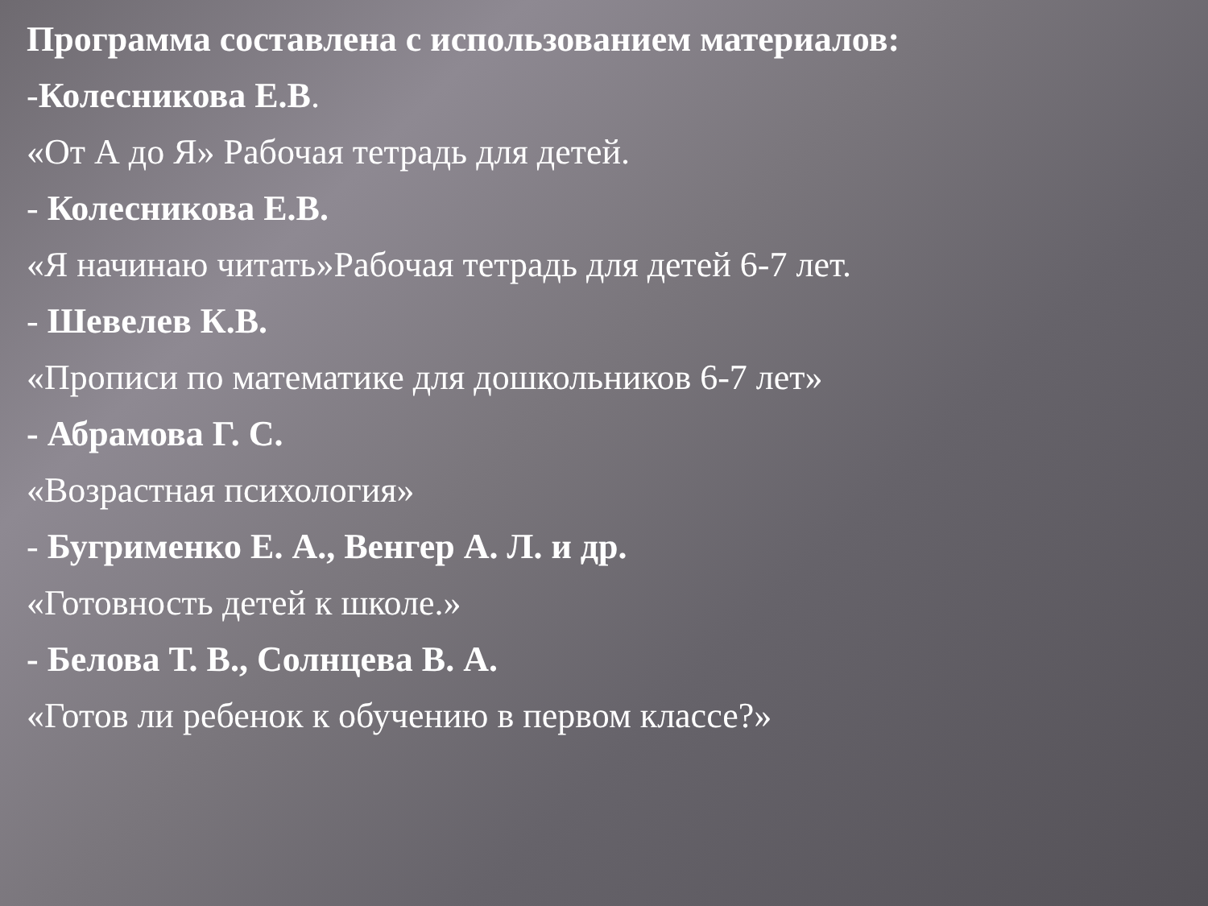Программа составлена с использованием материалов:
-Колесникова Е.В.
«От А до Я» Рабочая тетрадь для детей.
- Колесникова Е.В.
«Я начинаю читать»Рабочая тетрадь для детей 6-7 лет.
- Шевелев К.В.
«Прописи по математике для дошкольников 6-7 лет»
- Абрамова Г. С.
«Возрастная психология»
- Бугрименко Е. А., Венгер А. Л. и др.
«Готовность детей к школе.»
- Белова Т. В., Солнцева В. А.
«Готов ли ребенок к обучению в первом классе?»